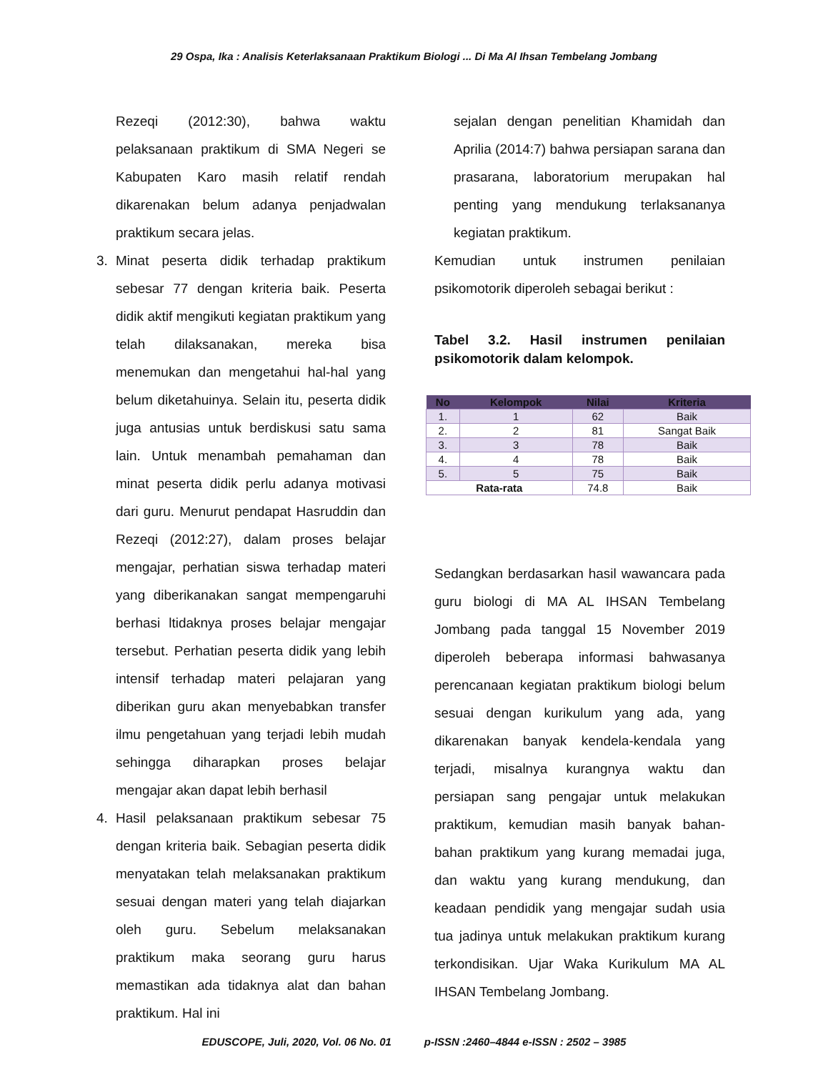29 Ospa, Ika : Analisis Keterlaksanaan Praktikum Biologi ... Di Ma Al Ihsan Tembelang Jombang
Rezeqi (2012:30), bahwa waktu pelaksanaan praktikum di SMA Negeri se Kabupaten Karo masih relatif rendah dikarenakan belum adanya penjadwalan praktikum secara jelas.
3. Minat peserta didik terhadap praktikum sebesar 77 dengan kriteria baik. Peserta didik aktif mengikuti kegiatan praktikum yang telah dilaksanakan, mereka bisa menemukan dan mengetahui hal-hal yang belum diketahuinya. Selain itu, peserta didik juga antusias untuk berdiskusi satu sama lain. Untuk menambah pemahaman dan minat peserta didik perlu adanya motivasi dari guru. Menurut pendapat Hasruddin dan Rezeqi (2012:27), dalam proses belajar mengajar, perhatian siswa terhadap materi yang diberikanakan sangat mempengaruhi berhasi ltidaknya proses belajar mengajar tersebut. Perhatian peserta didik yang lebih intensif terhadap materi pelajaran yang diberikan guru akan menyebabkan transfer ilmu pengetahuan yang terjadi lebih mudah sehingga diharapkan proses belajar mengajar akan dapat lebih berhasil
4. Hasil pelaksanaan praktikum sebesar 75 dengan kriteria baik. Sebagian peserta didik menyatakan telah melaksanakan praktikum sesuai dengan materi yang telah diajarkan oleh guru. Sebelum melaksanakan praktikum maka seorang guru harus memastikan ada tidaknya alat dan bahan praktikum. Hal ini
sejalan dengan penelitian Khamidah dan Aprilia (2014:7) bahwa persiapan sarana dan prasarana, laboratorium merupakan hal penting yang mendukung terlaksananya kegiatan praktikum.
Kemudian untuk instrumen penilaian psikomotorik diperoleh sebagai berikut :
Tabel 3.2. Hasil instrumen penilaian psikomotorik dalam kelompok.
| No | Kelompok | Nilai | Kriteria |
| --- | --- | --- | --- |
| 1. | 1 | 62 | Baik |
| 2. | 2 | 81 | Sangat Baik |
| 3. | 3 | 78 | Baik |
| 4. | 4 | 78 | Baik |
| 5. | 5 | 75 | Baik |
| Rata-rata | | 74.8 | Baik |
Sedangkan berdasarkan hasil wawancara pada guru biologi di MA AL IHSAN Tembelang Jombang pada tanggal 15 November 2019 diperoleh beberapa informasi bahwasanya perencanaan kegiatan praktikum biologi belum sesuai dengan kurikulum yang ada, yang dikarenakan banyak kendela-kendala yang terjadi, misalnya kurangnya waktu dan persiapan sang pengajar untuk melakukan praktikum, kemudian masih banyak bahan-bahan praktikum yang kurang memadai juga, dan waktu yang kurang mendukung, dan keadaan pendidik yang mengajar sudah usia tua jadinya untuk melakukan praktikum kurang terkondisikan. Ujar Waka Kurikulum MA AL IHSAN Tembelang Jombang.
EDUSCOPE, Juli, 2020, Vol. 06 No. 01 p-ISSN :2460–4844 e-ISSN : 2502 – 3985